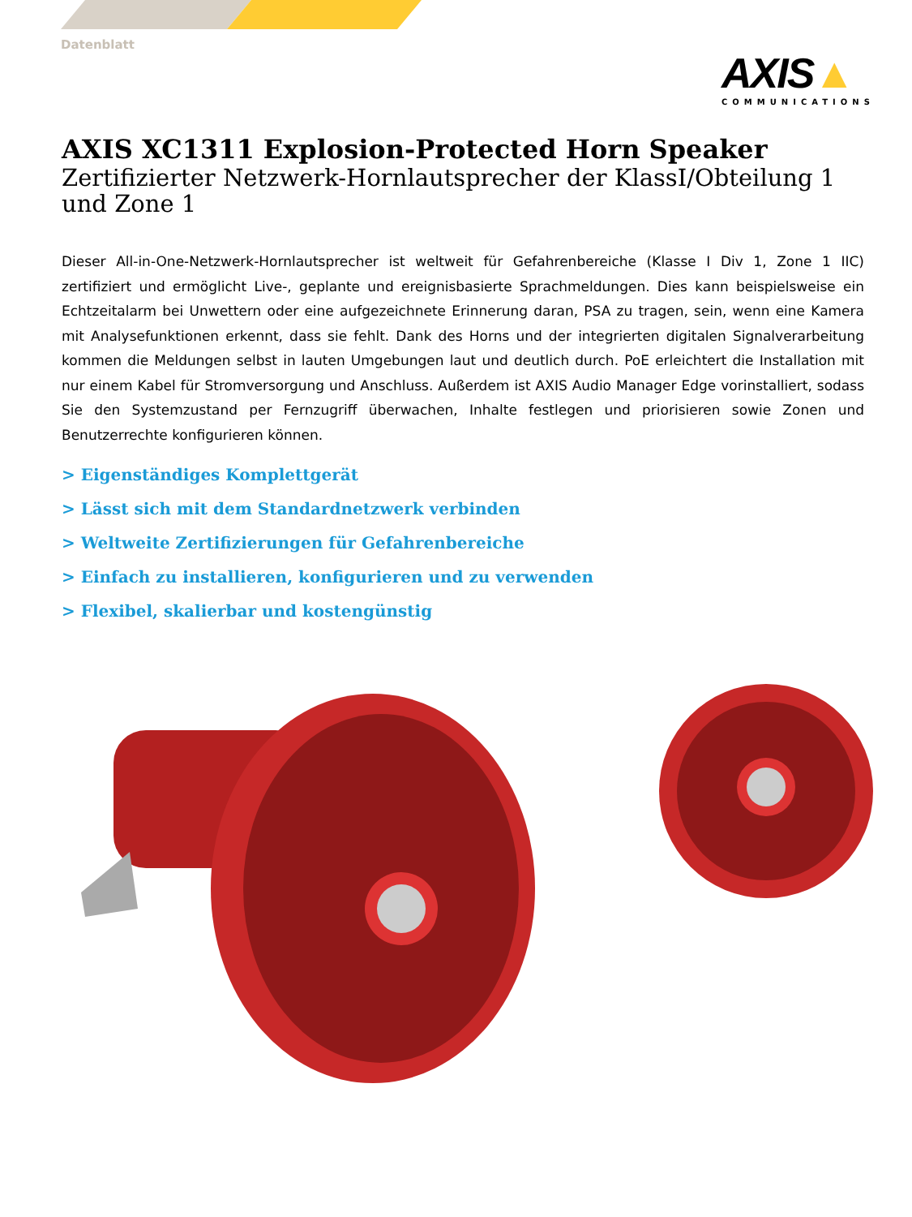Datenblatt
AXIS▲
COMMUNICATIONS
AXIS XC1311 Explosion-Protected Horn Speaker
Zertifizierter Netzwerk-Hornlautsprecher der KlassI/Obteilung 1 und Zone 1
Dieser All-in-One-Netzwerk-Hornlautsprecher ist weltweit für Gefahrenbereiche (Klasse I Div 1, Zone 1 IIC) zertifiziert und ermöglicht Live-, geplante und ereignisbasierte Sprachmeldungen. Dies kann beispielsweise ein Echtzeitalarm bei Unwettern oder eine aufgezeichnete Erinnerung daran, PSA zu tragen, sein, wenn eine Kamera mit Analysefunktionen erkennt, dass sie fehlt. Dank des Horns und der integrierten digitalen Signalverarbeitung kommen die Meldungen selbst in lauten Umgebungen laut und deutlich durch. PoE erleichtert die Installation mit nur einem Kabel für Stromversorgung und Anschluss. Außerdem ist AXIS Audio Manager Edge vorinstalliert, sodass Sie den Systemzustand per Fernzugriff überwachen, Inhalte festlegen und priorisieren sowie Zonen und Benutzerrechte konfigurieren können.
> Eigenständiges Komplettgerät
> Lässt sich mit dem Standardnetzwerk verbinden
> Weltweite Zertifizierungen für Gefahrenbereiche
> Einfach zu installieren, konfigurieren und zu verwenden
> Flexibel, skalierbar und kostengünstig